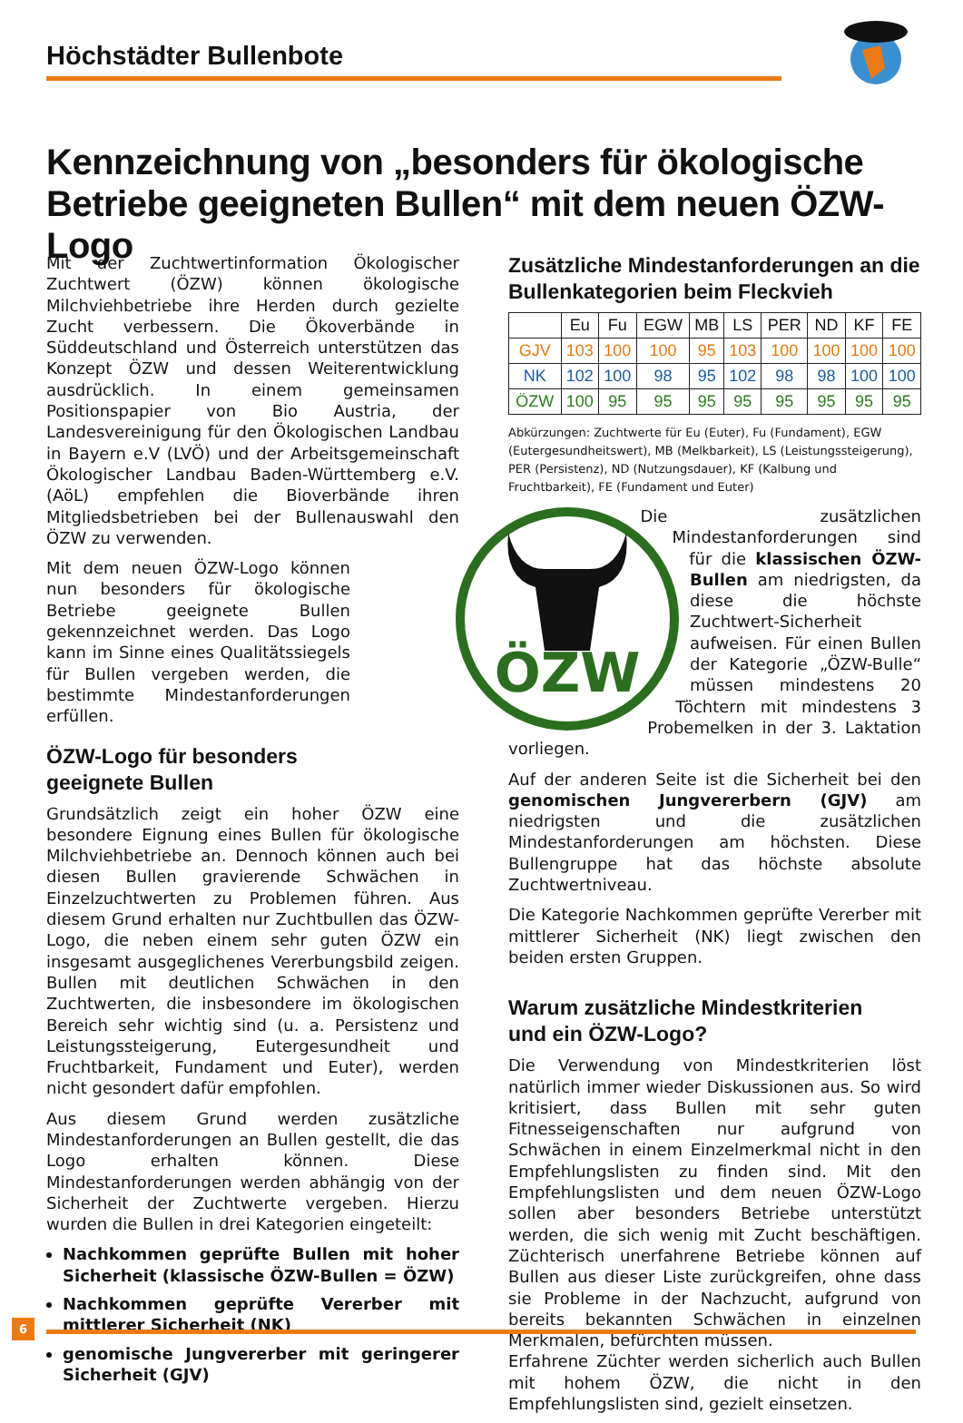Höchstädter Bullenbote
Kennzeichnung von „besonders für ökologische
Betriebe geeigneten Bullen“ mit dem neuen ÖZW-Logo
Mit der Zuchtwertinformation Ökologischer Zuchtwert (ÖZW) können ökologische Milchviehbetriebe ihre Herden durch gezielte Zucht verbessern. Die Ökoverbände in Süddeutschland und Österreich unterstützen das Konzept ÖZW und dessen Weiterentwicklung ausdrücklich. In einem gemeinsamen Positionspapier von Bio Austria, der Landesvereinigung für den Ökologischen Landbau in Bayern e.V (LVÖ) und der Arbeitsgemeinschaft Ökologischer Landbau Baden-Württemberg e.V. (AöL) empfehlen die Bioverbände ihren Mitgliedsbetrieben bei der Bullenauswahl den ÖZW zu verwenden.
Mit dem neuen ÖZW-Logo können nun besonders für ökologische Betriebe geeignete Bullen gekennzeichnet werden. Das Logo kann im Sinne eines Qualitätssiegels für Bullen vergeben werden, die bestimmte Mindestanforderungen erfüllen.
ÖZW-Logo für besonders
geeignete Bullen
Grundsätzlich zeigt ein hoher ÖZW eine besondere Eignung eines Bullen für ökologische Milchviehbetriebe an. Dennoch können auch bei diesen Bullen gravierende Schwächen in Einzelzuchtwerten zu Problemen führen. Aus diesem Grund erhalten nur Zuchtbullen das ÖZW-Logo, die neben einem sehr guten ÖZW ein insgesamt ausgeglichenes Vererbungsbild zeigen. Bullen mit deutlichen Schwächen in den Zuchtwerten, die insbesondere im ökologischen Bereich sehr wichtig sind (u. a. Persistenz und Leistungssteigerung, Eutergesundheit und Fruchtbarkeit, Fundament und Euter), werden nicht gesondert dafür empfohlen.
Aus diesem Grund werden zusätzliche Mindestanforderungen an Bullen gestellt, die das Logo erhalten können. Diese Mindestanforderungen werden abhängig von der Sicherheit der Zuchtwerte vergeben. Hierzu wurden die Bullen in drei Kategorien eingeteilt:
Nachkommen geprüfte Bullen mit hoher Sicherheit (klassische ÖZW-Bullen = ÖZW)
Nachkommen geprüfte Vererber mit mittlerer Sicherheit (NK)
genomische Jungvererber mit geringerer Sicherheit (GJV)
Zusätzliche Mindestanforderungen an die Bullenkategorien beim Fleckvieh
| | Eu | Fu | EGW | MB | LS | PER | ND | KF | FE |
| --- | --- | --- | --- | --- | --- | --- | --- | --- | --- |
| GJV | 103 | 100 | 100 | 95 | 103 | 100 | 100 | 100 | 100 |
| NK | 102 | 100 | 98 | 95 | 102 | 98 | 98 | 100 | 100 |
| ÖZW | 100 | 95 | 95 | 95 | 95 | 95 | 95 | 95 | 95 |
Abkürzungen: Zuchtwerte für Eu (Euter), Fu (Fundament), EGW (Eutergesundheitswert), MB (Melkbarkeit), LS (Leistungssteigerung), PER (Persistenz), ND (Nutzungsdauer), KF (Kalbung und Fruchtbarkeit), FE (Fundament und Euter)
ÖZW
Die zusätzlichen Mindestanforderungen sind für die klassischen ÖZW-Bullen am niedrigsten, da diese die höchste Zuchtwert-Sicherheit aufweisen. Für einen Bullen der Kategorie „ÖZW-Bulle“ müssen mindestens 20 Töchtern mit mindestens 3 Probemelken in der 3. Laktation vorliegen.
Auf der anderen Seite ist die Sicherheit bei den genomischen Jungvererbern (GJV) am niedrigsten und die zusätzlichen Mindestanforderungen am höchsten. Diese Bullengruppe hat das höchste absolute Zuchtwertniveau.
Die Kategorie Nachkommen geprüfte Vererber mit mittlerer Sicherheit (NK) liegt zwischen den beiden ersten Gruppen.
Warum zusätzliche Mindestkriterien
und ein ÖZW-Logo?
Die Verwendung von Mindestkriterien löst natürlich immer wieder Diskussionen aus. So wird kritisiert, dass Bullen mit sehr guten Fitnesseigenschaften nur aufgrund von Schwächen in einem Einzelmerkmal nicht in den Empfehlungslisten zu finden sind. Mit den Empfehlungslisten und dem neuen ÖZW-Logo sollen aber besonders Betriebe unterstützt werden, die sich wenig mit Zucht beschäftigen. Züchterisch unerfahrene Betriebe können auf Bullen aus dieser Liste zurückgreifen, ohne dass sie Probleme in der Nachzucht, aufgrund von bereits bekannten Schwächen in einzelnen Merkmalen, befürchten müssen.
Erfahrene Züchter werden sicherlich auch Bullen mit hohem ÖZW, die nicht in den Empfehlungslisten sind, gezielt einsetzen.
6